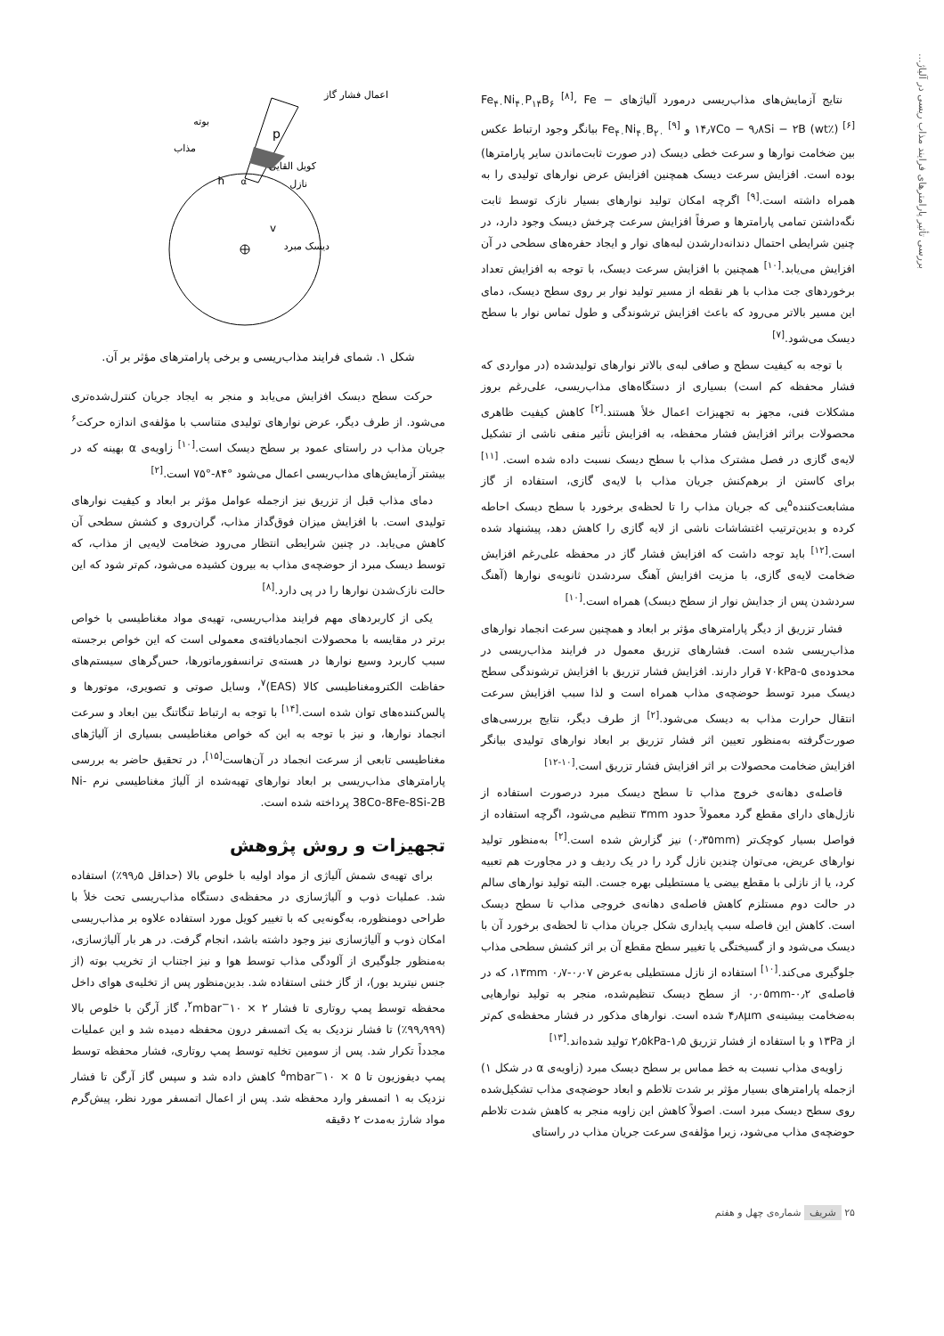بررسی تأثیر پارامترهای فرایند مذاب ریسی در آلیاژ...
نتایج آزمایش‌های مذاب‌ریسی درمورد آلیاژهای Fe<sub>۴۰</sub>Ni<sub>۴۰</sub>P<sub>۱۴</sub>B<sub>۶</sub> <sup>[۸]</sup>، Fe − ۱۴٫۷Co − ۹٫۸Si − ۲B (wt٪) <sup>[۶]</sup> و Fe<sub>۴۰</sub>Ni<sub>۴۰</sub>B<sub>۲۰</sub> <sup>[۹]</sup> بیانگر وجود ارتباط عکس بین ضخامت نوارها و سرعت خطی دیسک (در صورت ثابت‌ماندن سایر پارامترها) بوده است. افزایش سرعت دیسک همچنین افزایش عرض نوارهای تولیدی را به همراه داشته است.<sup>[۹]</sup> اگرچه امکان تولید نوارهای بسیار نازک توسط ثابت نگه‌داشتن تمامی پارامترها و صرفاً افزایش سرعت چرخش دیسک وجود دارد، در چنین شرایطی احتمال دندانه‌دارشدن لبه‌های نوار و ایجاد حفره‌های سطحی در آن افزایش می‌یابد.<sup>[۱۰]</sup> همچنین با افزایش سرعت دیسک، با توجه به افزایش تعداد برخوردهای جت مذاب با هر نقطه از مسیر تولید نوار بر روی سطح دیسک، دمای این مسیر بالاتر می‌رود که باعث افزایش ترشوندگی و طول تماس نوار با سطح دیسک می‌شود.<sup>[۷]</sup>
با توجه به کیفیت سطح و صافی لبه‌ی بالاتر نوارهای تولیدشده (در مواردی که فشار محفظه کم است) بسیاری از دستگاه‌های مذاب‌ریسی، علی‌رغم بروز مشکلات فنی، مجهز به تجهیزات اعمال خلأ هستند.<sup>[۲]</sup> کاهش کیفیت ظاهری محصولات براثر افزایش فشار محفظه، به افزایش تأثیر منفی ناشی از تشکیل لایه‌ی گازی در فصل مشترک مذاب با سطح دیسک نسبت داده شده است. <sup>[۱۱]</sup> برای کاستن از برهم‌کنش جریان مذاب با لایه‌ی گازی، استفاده از گاز مشابعت‌کننده<sup>۵</sup>یی که جریان مذاب را تا لحظه‌ی برخورد با سطح دیسک احاطه کرده و بدین‌ترتیب اغتشاشات ناشی از لایه گازی را کاهش دهد، پیشنهاد شده است.<sup>[۱۲]</sup> باید توجه داشت که افزایش فشار گاز در محفظه علی‌رغم افزایش ضخامت لایه‌ی گازی، با مزیت افزایش آهنگ سردشدن ثانویه‌ی نوارها (آهنگ سردشدن پس از جدایش نوار از سطح دیسک) همراه است.<sup>[۱۰]</sup>
فشار تزریق از دیگر پارامترهای مؤثر بر ابعاد و همچنین سرعت انجماد نوارهای مذاب‌ریسی شده است. فشارهای تزریق معمول در فرایند مذاب‌ریسی در محدوده‌ی ۵-۷۰kPa قرار دارند. افزایش فشار تزریق با افزایش ترشوندگی سطح دیسک مبرد توسط حوضچه‌ی مذاب همراه است و لذا سبب افزایش سرعت انتقال حرارت مذاب به دیسک می‌شود.<sup>[۲]</sup> از طرف دیگر، نتایج بررسی‌های صورت‌گرفته به‌منظور تعیین اثر فشار تزریق بر ابعاد نوارهای تولیدی بیانگر افزایش ضخامت محصولات بر اثر افزایش فشار تزریق است.<sup>[۱۰-۱۲]</sup>
فاصله‌ی دهانه‌ی خروج مذاب تا سطح دیسک مبرد درصورت استفاده از نازل‌های دارای مقطع گرد معمولاً حدود ۳mm تنظیم می‌شود، اگرچه استفاده از فواصل بسیار کوچک‌تر (۰٫۳۵mm) نیز گزارش شده است.<sup>[۲]</sup> به‌منظور تولید نوارهای عریض، می‌توان چندین نازل گرد را در یک ردیف و در مجاورت هم تعبیه کرد، یا از نازلی با مقطع بیضی یا مستطیلی بهره جست. البته تولید نوارهای سالم در حالت دوم مستلزم کاهش فاصله‌ی دهانه‌ی خروجی مذاب تا سطح دیسک است. کاهش این فاصله سبب پایداری شکل جریان مذاب تا لحظه‌ی برخورد آن با دیسک می‌شود و از گسیختگی یا تغییر سطح مقطع آن بر اثر کشش سطحی مذاب جلوگیری می‌کند.<sup>[۱۰]</sup> استفاده از نازل مستطیلی به‌عرض ۱۳mm ۰٫۷-۰٫۰۷، که در فاصله‌ی ۰٫۰۵mm-۰٫۲ از سطح دیسک تنظیم‌شده، منجر به تولید نوارهایی به‌ضخامت بیشینه‌ی ۴٫۸μm شده است. نوارهای مذکور در فشار محفظه‌ی کم‌تر از ۱۳Pa و با استفاده از فشار تزریق ۱٫۵-۲٫۵kPa تولید شده‌اند.<sup>[۱۳]</sup>
زاویه‌ی مذاب نسبت به خط مماس بر سطح دیسک مبرد (زاویه‌ی α در شکل ۱) ازجمله پارامترهای بسیار مؤثر بر شدت تلاطم و ابعاد حوضچه‌ی مذاب تشکیل‌شده روی سطح دیسک مبرد است. اصولاً کاهش این زاویه منجر به کاهش شدت تلاطم حوضچه‌ی مذاب می‌شود، زیرا مؤلفه‌ی سرعت جریان مذاب در راستای
p
v
h
α
اعمال فشار گاز
بوته
مذاب
کویل القایی
نازل
دیسک مبرد
شکل ۱. شمای فرایند مذاب‌ریسی و برخی پارامترهای مؤثر بر آن.
حرکت سطح دیسک افزایش می‌یابد و منجر به ایجاد جریان کنترل‌شده‌تری می‌شود. از طرف دیگر، عرض نوارهای تولیدی متناسب با مؤلفه‌ی اندازه حرکت<sup>۶</sup> جریان مذاب در راستای عمود بر سطح دیسک است.<sup>[۱۰]</sup> زاویه‌ی α بهینه که در بیشتر آزمایش‌های مذاب‌ریسی اعمال می‌شود °۸۴-°۷۵ است.<sup>[۲]</sup>
دمای مذاب قبل از تزریق نیز ازجمله عوامل مؤثر بر ابعاد و کیفیت نوارهای تولیدی است. با افزایش میزان فوق‌گداز مذاب، گران‌روی و کشش سطحی آن کاهش می‌یابد. در چنین شرایطی انتظار می‌رود ضخامت لایه‌یی از مذاب، که توسط دیسک مبرد از حوضچه‌ی مذاب به بیرون کشیده می‌شود، کم‌تر شود که این حالت نازک‌شدن نوارها را در پی دارد.<sup>[۸]</sup>
یکی از کاربردهای مهم فرایند مذاب‌ریسی، تهیه‌ی مواد مغناطیسی با خواص برتر در مقایسه با محصولات انجمادیافته‌ی معمولی است که این خواص برجسته سبب کاربرد وسیع نوارها در هسته‌ی ترانسفورماتورها، حس‌گرهای سیستم‌های حفاظت الکترومغناطیسی کالا (EAS)<sup>۷</sup>، وسایل صوتی و تصویری، موتورها و پالس‌کننده‌های توان شده است.<sup>[۱۴]</sup> با توجه به ارتباط تنگاتنگ بین ابعاد و سرعت انجماد نوارها، و نیز با توجه به این که خواص مغناطیسی بسیاری از آلیاژهای مغناطیسی تابعی از سرعت انجماد در آن‌هاست<sup>[۱۵]</sup>، در تحقیق حاضر به بررسی پارامترهای مذاب‌ریسی بر ابعاد نوارهای تهیه‌شده از آلیاژ مغناطیسی نرم Ni-38Co-8Fe-8Si-2B پرداخته شده است.
تجهیزات و روش پژوهش
برای تهیه‌ی شمش آلیاژی از مواد اولیه با خلوص بالا (حداقل ۹۹٫۵٪) استفاده شد. عملیات ذوب و آلیاژسازی در محفظه‌ی دستگاه مذاب‌ریسی تحت خلأ با طراحی دومنظوره، به‌گونه‌یی که با تغییر کویل مورد استفاده علاوه بر مذاب‌ریسی امکان ذوب و آلیاژسازی نیز وجود داشته باشد، انجام گرفت. در هر بار آلیاژسازی، به‌منظور جلوگیری از آلودگی مذاب توسط هوا و نیز اجتناب از تخریب بوته (از جنس نیترید بور)، از گاز خنثی استفاده شد. بدین‌منظور پس از تخلیه‌ی هوای داخل محفظه توسط پمپ روتاری تا فشار ۲ × ۱۰<sup>−۲</sup>mbar، گاز آرگن با خلوص بالا (۹۹٫۹۹۹٪) تا فشار نزدیک به یک اتمسفر درون محفظه دمیده شد و این عملیات مجدداً تکرار شد. پس از سومین تخلیه توسط پمپ روتاری، فشار محفظه توسط پمپ دیفوزیون تا ۵ × ۱۰<sup>−۵</sup>mbar کاهش داده شد و سپس گاز آرگن تا فشار نزدیک به ۱ اتمسفر وارد محفظه شد. پس از اعمال اتمسفر مورد نظر، پیش‌گرم مواد شارژ به‌مدت ۲ دقیقه
۲۵ شریف شماره‌ی چهل و هفتم